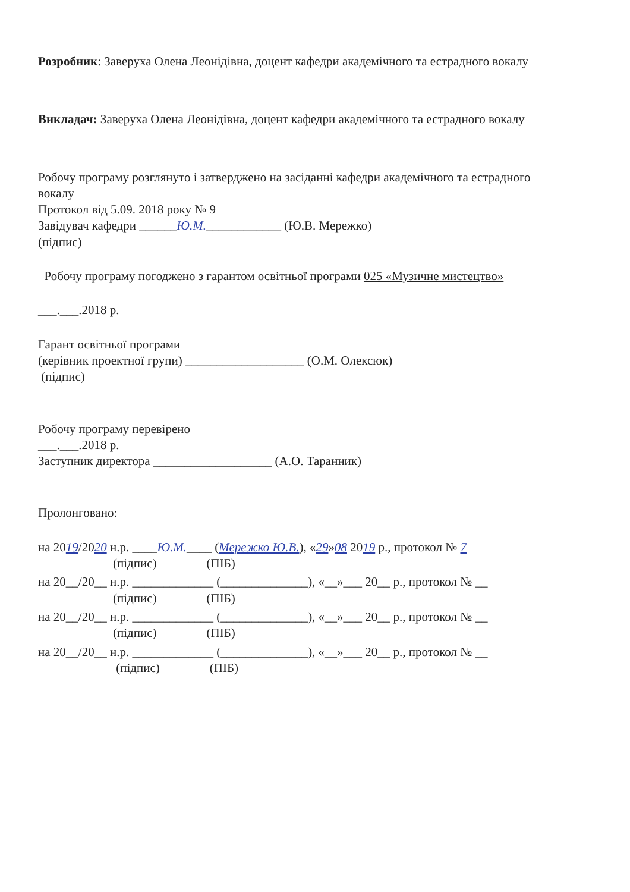Розробник: Заверуха Олена Леонідівна, доцент кафедри академічного та естрадного вокалу
Викладач: Заверуха Олена Леонідівна, доцент кафедри академічного та естрадного вокалу
Робочу програму розглянуто і затверджено на засіданні кафедри академічного та естрадного вокалу
Протокол від 5.09. 2018 року № 9
Завідувач кафедри ______Ю.М.____________ (Ю.В. Мережко)
(підпис)
Робочу програму погоджено з гарантом освітньої програми 025 «Музичне мистецтво»
___.___.2018 р.
Гарант освітньої програми
(керівник проектної групи) ___________________ (О.М. Олексюк)
(підпис)
Робочу програму перевірено
___.___.2018 р.
Заступник директора ___________________ (А.О. Таранник)
Пролонговано:
на 2019/2020 н.р. ____Ю.М.____ (Мережко Ю.В.), «29»08 2019 р., протокол № 7
(підпис) (ПІБ)
на 20__/20__ н.р. _____________ (______________), «__»___ 20__ р., протокол № __
(підпис) (ПІБ)
на 20__/20__ н.р. _____________ (______________), «__»___ 20__ р., протокол № __
(підпис) (ПІБ)
на 20__/20__ н.р. _____________ (______________), «__»___ 20__ р., протокол № __
(підпис) (ПІБ)